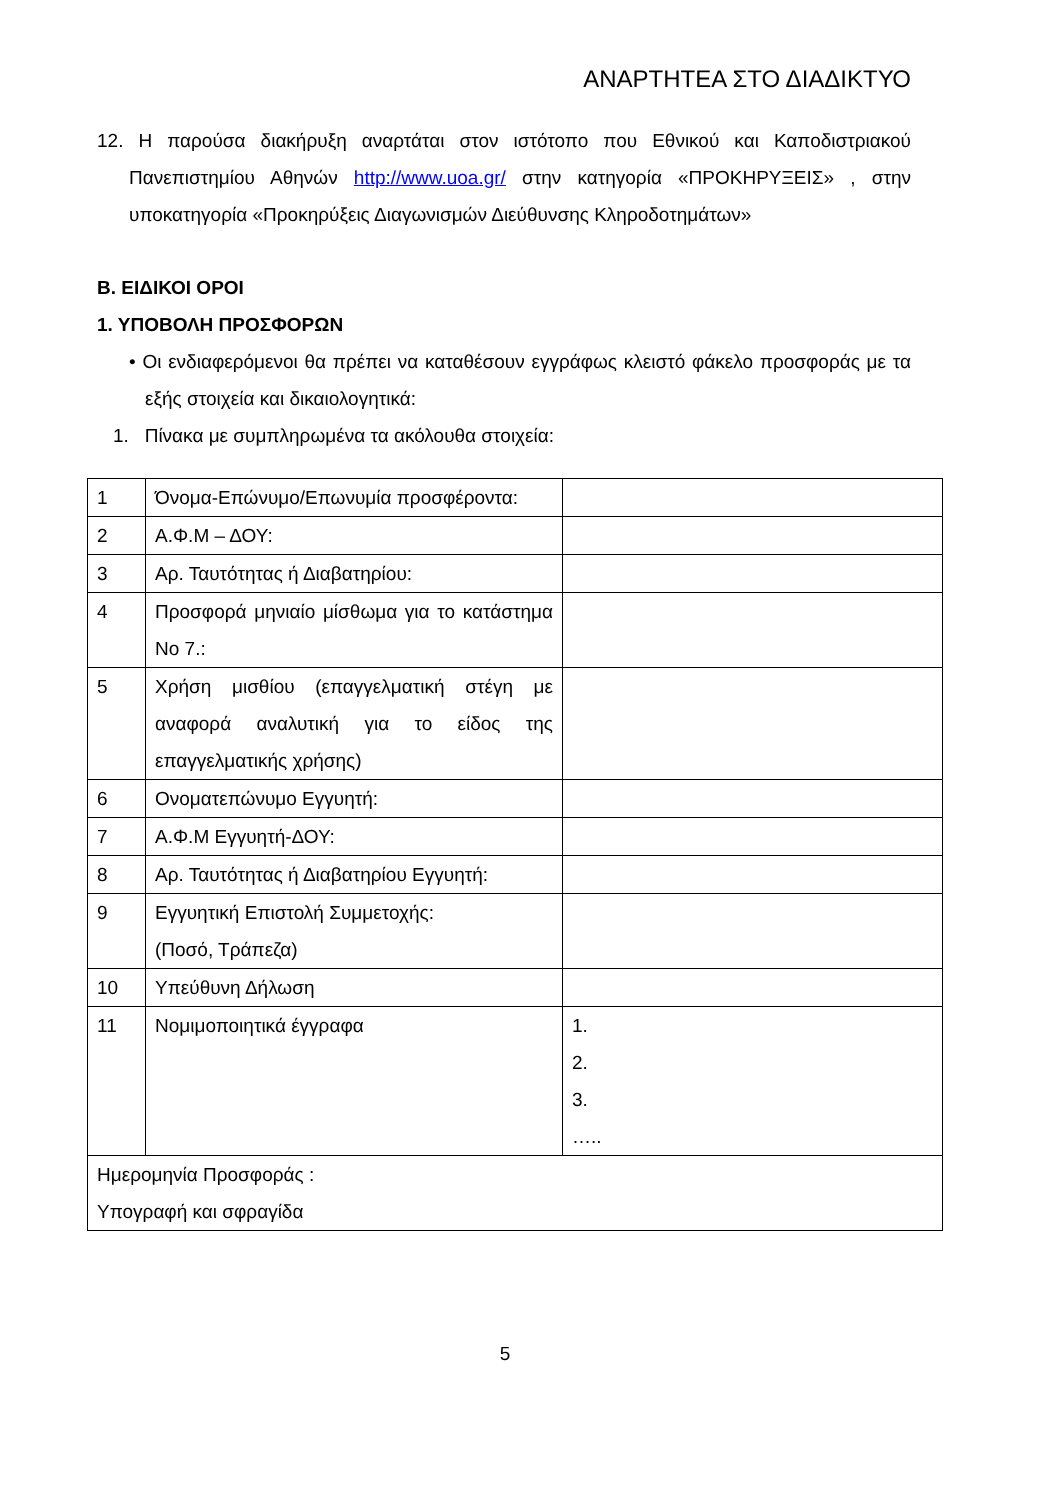ΑΝΑΡΤΗΤΕΑ ΣΤΟ ΔΙΑΔΙΚΤΥΟ
12. Η παρούσα διακήρυξη αναρτάται στον ιστότοπο που Εθνικού και Καποδιστριακού Πανεπιστημίου Αθηνών http://www.uoa.gr/ στην κατηγορία «ΠΡΟΚΗΡΥΞΕΙΣ» , στην υποκατηγορία «Προκηρύξεις Διαγωνισμών Διεύθυνσης Κληροδοτημάτων»
Β. ΕΙΔΙΚΟΙ ΟΡΟΙ
1. ΥΠΟΒΟΛΗ ΠΡΟΣΦΟΡΩΝ
• Οι ενδιαφερόμενοι θα πρέπει να καταθέσουν εγγράφως κλειστό φάκελο προσφοράς με τα εξής στοιχεία και δικαιολογητικά:
1. Πίνακα με συμπληρωμένα τα ακόλουθα στοιχεία:
| 1 | Όνομα-Επώνυμο/Επωνυμία προσφέροντα: | |
| 2 | Α.Φ.Μ – ΔΟΥ: | |
| 3 | Αρ. Ταυτότητας ή Διαβατηρίου: | |
| 4 | Προσφορά μηνιαίο μίσθωμα για το κατάστημα Νο 7.: | |
| 5 | Χρήση μισθίου (επαγγελματική στέγη με αναφορά αναλυτική για το είδος της επαγγελματικής χρήσης) | |
| 6 | Ονοματεπώνυμο Εγγυητή: | |
| 7 | Α.Φ.Μ Εγγυητή-ΔΟΥ: | |
| 8 | Αρ. Ταυτότητας ή Διαβατηρίου Εγγυητή: | |
| 9 | Εγγυητική Επιστολή Συμμετοχής: (Ποσό, Τράπεζα) | |
| 10 | Υπεύθυνη Δήλωση | |
| 11 | Νομιμοποιητικά έγγραφα | 1. 2. 3. ….. |
| Ημερομηνία Προσφοράς : Υπογραφή και σφραγίδα | | |
5